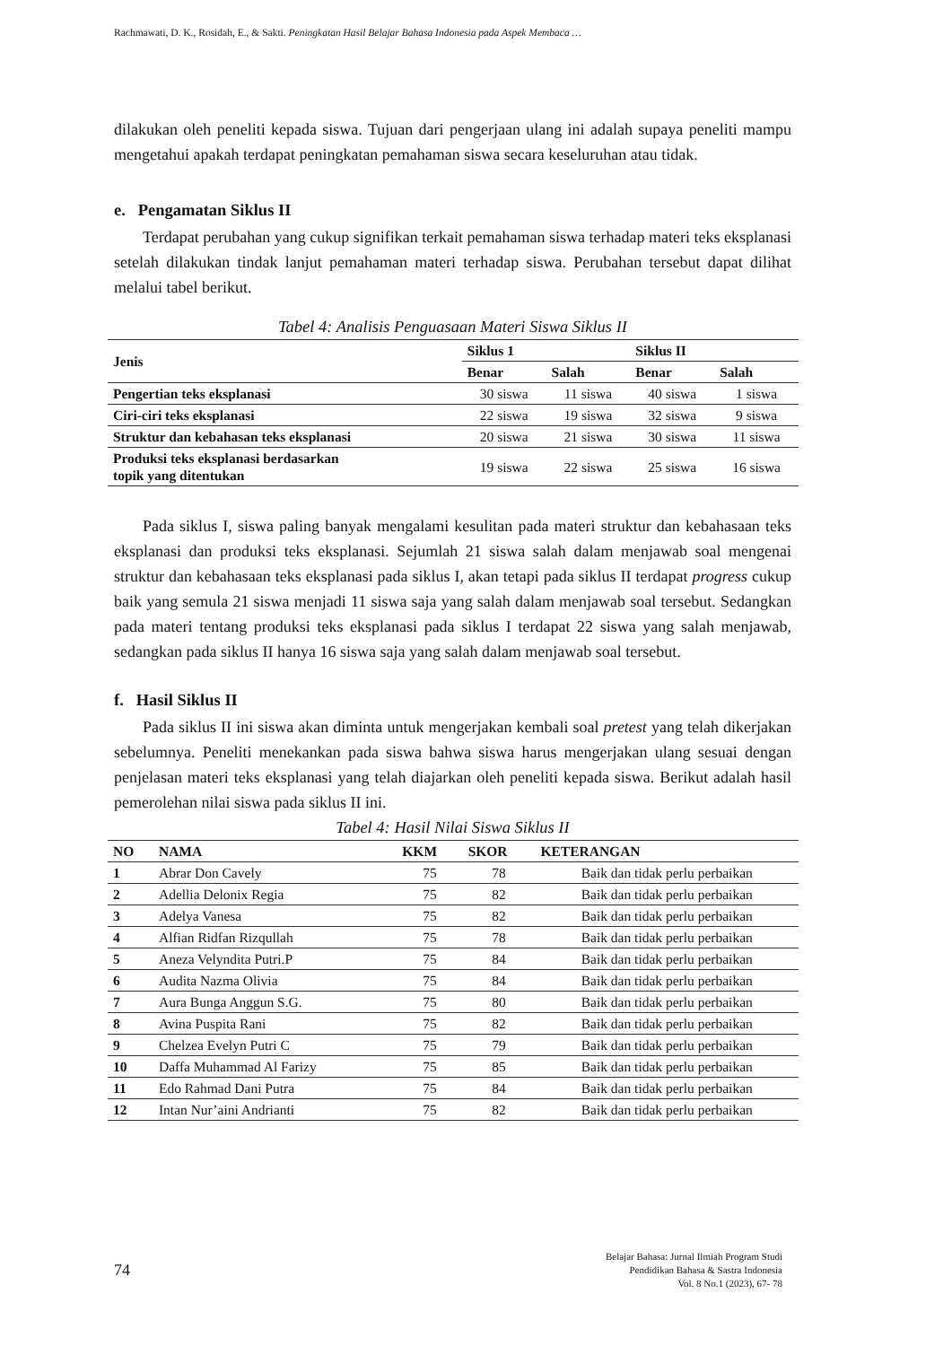Rachmawati, D. K., Rosidah, E., & Sakti. Peningkatan Hasil Belajar Bahasa Indonesia pada Aspek Membaca …
dilakukan oleh peneliti kepada siswa. Tujuan dari pengerjaan ulang ini adalah supaya peneliti mampu mengetahui apakah terdapat peningkatan pemahaman siswa secara keseluruhan atau tidak.
e. Pengamatan Siklus II
Terdapat perubahan yang cukup signifikan terkait pemahaman siswa terhadap materi teks eksplanasi setelah dilakukan tindak lanjut pemahaman materi terhadap siswa. Perubahan tersebut dapat dilihat melalui tabel berikut.
Tabel 4: Analisis Penguasaan Materi Siswa Siklus II
| Jenis | Siklus 1 | | Siklus II | |
| --- | --- | --- | --- | --- |
| | Benar | Salah | Benar | Salah |
| Pengertian teks eksplanasi | 30 siswa | 11 siswa | 40 siswa | 1 siswa |
| Ciri-ciri teks eksplanasi | 22 siswa | 19 siswa | 32 siswa | 9 siswa |
| Struktur dan kebahasan teks eksplanasi | 20 siswa | 21 siswa | 30 siswa | 11 siswa |
| Produksi teks eksplanasi berdasarkan topik yang ditentukan | 19 siswa | 22 siswa | 25 siswa | 16 siswa |
Pada siklus I, siswa paling banyak mengalami kesulitan pada materi struktur dan kebahasaan teks eksplanasi dan produksi teks eksplanasi. Sejumlah 21 siswa salah dalam menjawab soal mengenai struktur dan kebahasaan teks eksplanasi pada siklus I, akan tetapi pada siklus II terdapat progress cukup baik yang semula 21 siswa menjadi 11 siswa saja yang salah dalam menjawab soal tersebut. Sedangkan pada materi tentang produksi teks eksplanasi pada siklus I terdapat 22 siswa yang salah menjawab, sedangkan pada siklus II hanya 16 siswa saja yang salah dalam menjawab soal tersebut.
f. Hasil Siklus II
Pada siklus II ini siswa akan diminta untuk mengerjakan kembali soal pretest yang telah dikerjakan sebelumnya. Peneliti menekankan pada siswa bahwa siswa harus mengerjakan ulang sesuai dengan penjelasan materi teks eksplanasi yang telah diajarkan oleh peneliti kepada siswa. Berikut adalah hasil pemerolehan nilai siswa pada siklus II ini.
Tabel 4: Hasil Nilai Siswa Siklus II
| NO | NAMA | KKM | SKOR | KETERANGAN |
| --- | --- | --- | --- | --- |
| 1 | Abrar Don Cavely | 75 | 78 | Baik dan tidak perlu perbaikan |
| 2 | Adellia Delonix Regia | 75 | 82 | Baik dan tidak perlu perbaikan |
| 3 | Adelya Vanesa | 75 | 82 | Baik dan tidak perlu perbaikan |
| 4 | Alfian Ridfan Rizqullah | 75 | 78 | Baik dan tidak perlu perbaikan |
| 5 | Aneza Velyndita Putri.P | 75 | 84 | Baik dan tidak perlu perbaikan |
| 6 | Audita Nazma Olivia | 75 | 84 | Baik dan tidak perlu perbaikan |
| 7 | Aura Bunga Anggun S.G. | 75 | 80 | Baik dan tidak perlu perbaikan |
| 8 | Avina Puspita Rani | 75 | 82 | Baik dan tidak perlu perbaikan |
| 9 | Chelzea Evelyn Putri C | 75 | 79 | Baik dan tidak perlu perbaikan |
| 10 | Daffa Muhammad Al Farizy | 75 | 85 | Baik dan tidak perlu perbaikan |
| 11 | Edo Rahmad Dani Putra | 75 | 84 | Baik dan tidak perlu perbaikan |
| 12 | Intan Nur’aini Andrianti | 75 | 82 | Baik dan tidak perlu perbaikan |
74
Belajar Bahasa: Jurnal Ilmiah Program Studi
Pendidikan Bahasa & Sastra Indonesia
Vol. 8 No.1 (2023), 67- 78